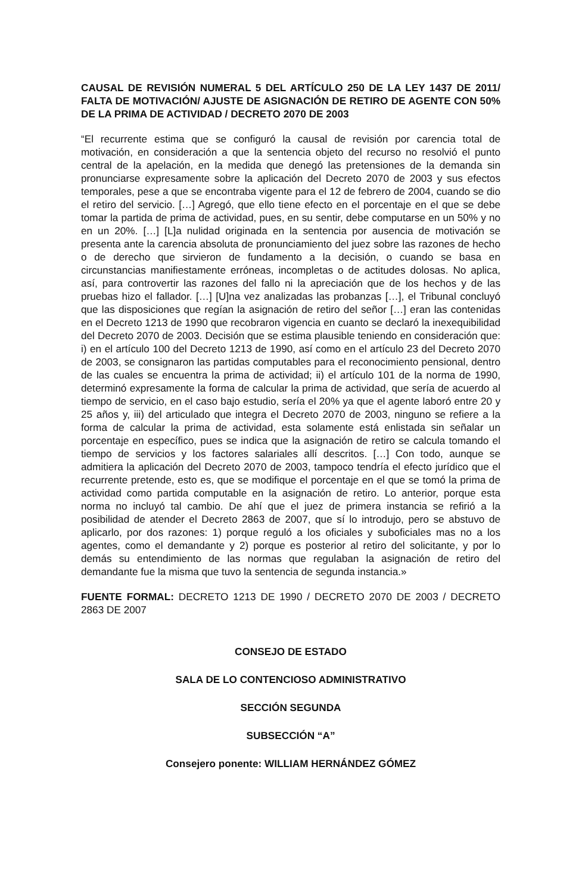CAUSAL DE REVISIÓN NUMERAL 5 DEL ARTÍCULO 250 DE LA LEY 1437 DE 2011/ FALTA DE MOTIVACIÓN/ AJUSTE DE ASIGNACIÓN DE RETIRO DE AGENTE CON 50% DE LA PRIMA DE ACTIVIDAD / DECRETO 2070 DE 2003
“El recurrente estima que se configuró la causal de revisión por carencia total de motivación, en consideración a que la sentencia objeto del recurso no resolvió el punto central de la apelación, en la medida que denegó las pretensiones de la demanda sin pronunciarse expresamente sobre la aplicación del Decreto 2070 de 2003 y sus efectos temporales, pese a que se encontraba vigente para el 12 de febrero de 2004, cuando se dio el retiro del servicio. […] Agregó, que ello tiene efecto en el porcentaje en el que se debe tomar la partida de prima de actividad, pues, en su sentir, debe computarse en un 50% y no en un 20%. […] [L]a nulidad originada en la sentencia por ausencia de motivación se presenta ante la carencia absoluta de pronunciamiento del juez sobre las razones de hecho o de derecho que sirvieron de fundamento a la decisión, o cuando se basa en circunstancias manifiestamente erróneas, incompletas o de actitudes dolosas. No aplica, así, para controvertir las razones del fallo ni la apreciación que de los hechos y de las pruebas hizo el fallador. […] [U]na vez analizadas las probanzas […], el Tribunal concluyó que las disposiciones que regían la asignación de retiro del señor […] eran las contenidas en el Decreto 1213 de 1990 que recobraron vigencia en cuanto se declaró la inexequibilidad del Decreto 2070 de 2003. Decisión que se estima plausible teniendo en consideración que: i) en el artículo 100 del Decreto 1213 de 1990, así como en el artículo 23 del Decreto 2070 de 2003, se consignaron las partidas computables para el reconocimiento pensional, dentro de las cuales se encuentra la prima de actividad; ii) el artículo 101 de la norma de 1990, determinó expresamente la forma de calcular la prima de actividad, que sería de acuerdo al tiempo de servicio, en el caso bajo estudio, sería el 20% ya que el agente laboró entre 20 y 25 años y, iii) del articulado que integra el Decreto 2070 de 2003, ninguno se refiere a la forma de calcular la prima de actividad, esta solamente está enlistada sin señalar un porcentaje en específico, pues se indica que la asignación de retiro se calcula tomando el tiempo de servicios y los factores salariales allí descritos. […] Con todo, aunque se admitiera la aplicación del Decreto 2070 de 2003, tampoco tendría el efecto jurídico que el recurrente pretende, esto es, que se modifique el porcentaje en el que se tomó la prima de actividad como partida computable en la asignación de retiro. Lo anterior, porque esta norma no incluyó tal cambio. De ahí que el juez de primera instancia se refirió a la posibilidad de atender el Decreto 2863 de 2007, que sí lo introdujo, pero se abstuvo de aplicarlo, por dos razones: 1) porque reguló a los oficiales y suboficiales mas no a los agentes, como el demandante y 2) porque es posterior al retiro del solicitante, y por lo demás su entendimiento de las normas que regulaban la asignación de retiro del demandante fue la misma que tuvo la sentencia de segunda instancia.»
FUENTE FORMAL: DECRETO 1213 DE 1990 / DECRETO 2070 DE 2003 / DECRETO 2863 DE 2007
CONSEJO DE ESTADO
SALA DE LO CONTENCIOSO ADMINISTRATIVO
SECCIÓN SEGUNDA
SUBSECCIÓN “A”
Consejero ponente: WILLIAM HERNÁNDEZ GÓMEZ